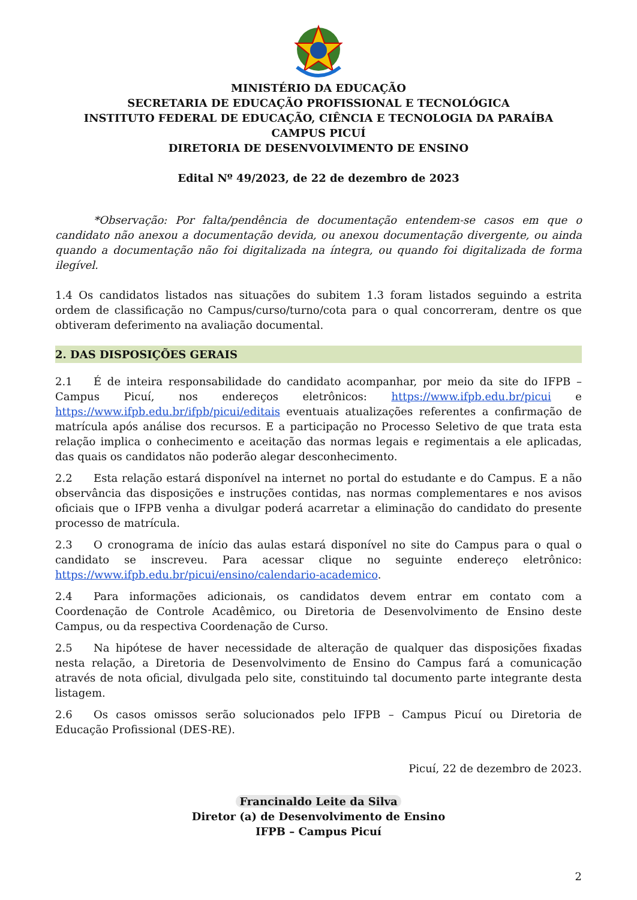MINISTÉRIO DA EDUCAÇÃO
SECRETARIA DE EDUCAÇÃO PROFISSIONAL E TECNOLÓGICA
INSTITUTO FEDERAL DE EDUCAÇÃO, CIÊNCIA E TECNOLOGIA DA PARAÍBA
CAMPUS PICUÍ
DIRETORIA DE DESENVOLVIMENTO DE ENSINO
Edital Nº 49/2023, de 22 de dezembro de 2023
*Observação: Por falta/pendência de documentação entendem-se casos em que o candidato não anexou a documentação devida, ou anexou documentação divergente, ou ainda quando a documentação não foi digitalizada na íntegra, ou quando foi digitalizada de forma ilegível.
1.4 Os candidatos listados nas situações do subitem 1.3 foram listados seguindo a estrita ordem de classificação no Campus/curso/turno/cota para o qual concorreram, dentre os que obtiveram deferimento na avaliação documental.
2. DAS DISPOSIÇÕES GERAIS
2.1 É de inteira responsabilidade do candidato acompanhar, por meio da site do IFPB – Campus Picuí, nos endereços eletrônicos: https://www.ifpb.edu.br/picui e https://www.ifpb.edu.br/ifpb/picui/editais eventuais atualizações referentes a confirmação de matrícula após análise dos recursos. E a participação no Processo Seletivo de que trata esta relação implica o conhecimento e aceitação das normas legais e regimentais a ele aplicadas, das quais os candidatos não poderão alegar desconhecimento.
2.2 Esta relação estará disponível na internet no portal do estudante e do Campus. E a não observância das disposições e instruções contidas, nas normas complementares e nos avisos oficiais que o IFPB venha a divulgar poderá acarretar a eliminação do candidato do presente processo de matrícula.
2.3 O cronograma de início das aulas estará disponível no site do Campus para o qual o candidato se inscreveu. Para acessar clique no seguinte endereço eletrônico: https://www.ifpb.edu.br/picui/ensino/calendario-academico.
2.4 Para informações adicionais, os candidatos devem entrar em contato com a Coordenação de Controle Acadêmico, ou Diretoria de Desenvolvimento de Ensino deste Campus, ou da respectiva Coordenação de Curso.
2.5 Na hipótese de haver necessidade de alteração de qualquer das disposições fixadas nesta relação, a Diretoria de Desenvolvimento de Ensino do Campus fará a comunicação através de nota oficial, divulgada pelo site, constituindo tal documento parte integrante desta listagem.
2.6 Os casos omissos serão solucionados pelo IFPB – Campus Picuí ou Diretoria de Educação Profissional (DES-RE).
Picuí, 22 de dezembro de 2023.
Francinaldo Leite da Silva
Diretor (a) de Desenvolvimento de Ensino
IFPB – Campus Picuí
2